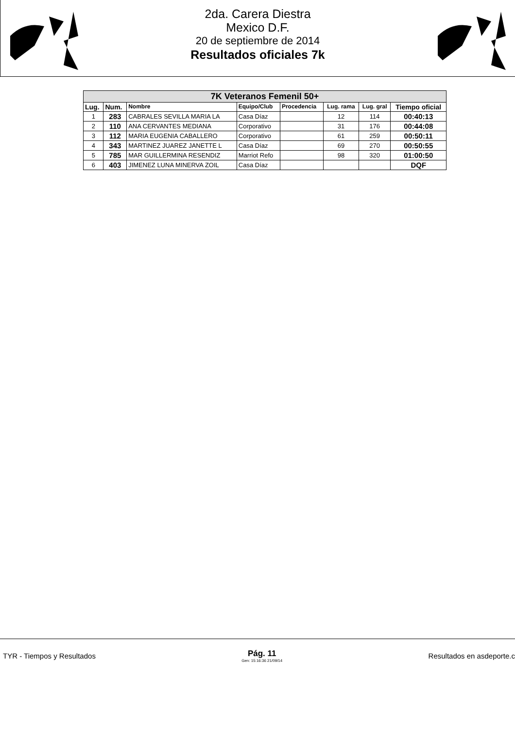2da. Carera Diestra
Mexico D.F.
20 de septiembre de 2014
Resultados oficiales 7k
| 7K Veteranos Femenil 50+ | | | | | | | |
| Lug. | Num. | Nombre | Equipo/Club | Procedencia | Lug. rama | Lug. gral | Tiempo oficial |
| 1 | 283 | CABRALES SEVILLA MARIA LA | Casa Díaz | | 12 | 114 | 00:40:13 |
| 2 | 110 | ANA CERVANTES MEDIANA | Corporativo | | 31 | 176 | 00:44:08 |
| 3 | 112 | MARIA EUGENIA CABALLERO | Corporativo | | 61 | 259 | 00:50:11 |
| 4 | 343 | MARTINEZ JUAREZ JANETTE L | Casa Díaz | | 69 | 270 | 00:50:55 |
| 5 | 785 | MAR GUILLERMINA RESENDIZ | Marriot Refo | | 98 | 320 | 01:00:50 |
| 6 | 403 | JIMENEZ LUNA MINERVA ZOIL | Casa Díaz | | | | DQF |
TYR - Tiempos y Resultados
Pág. 11
Gen: 15:16:36 21/09/14
Resultados en asdeporte.c